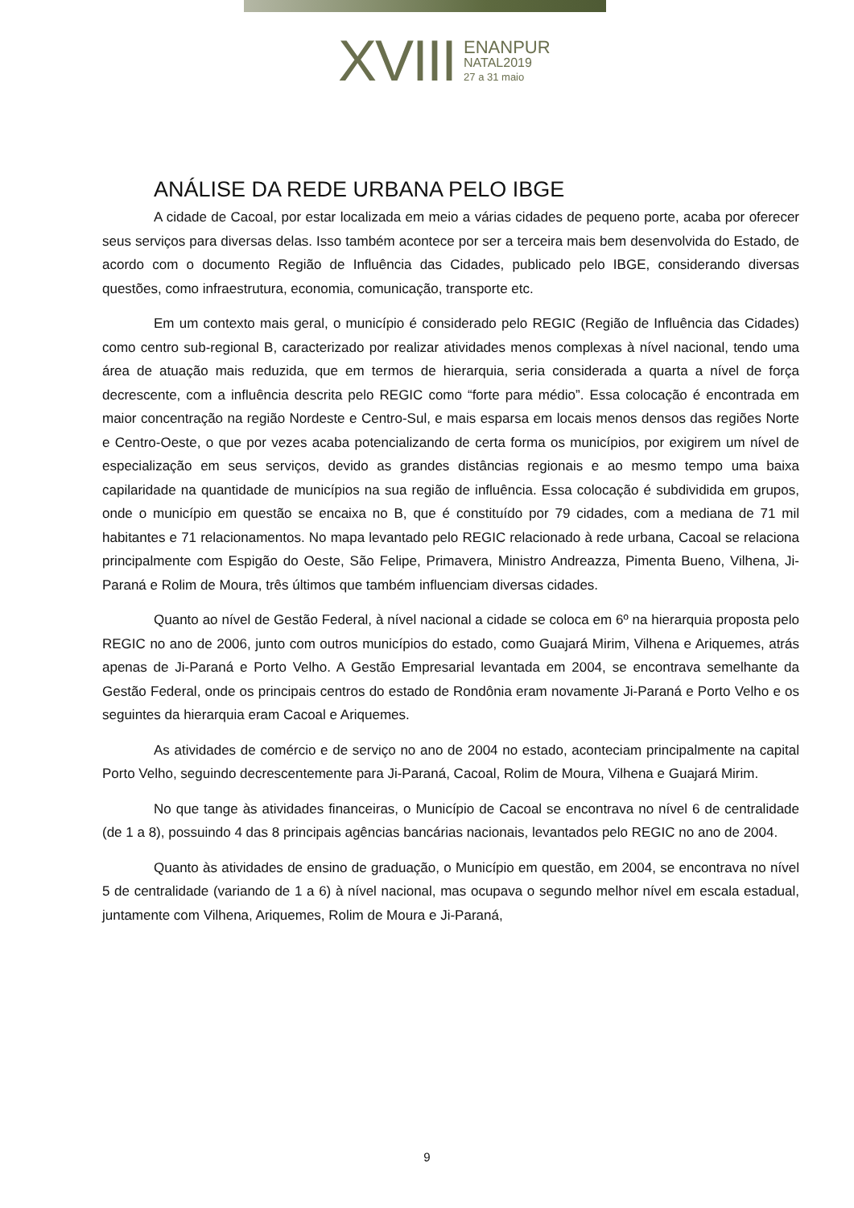XVIII ENANPUR
NATAL2019
27 a 31 maio
ANÁLISE DA REDE URBANA PELO IBGE
A cidade de Cacoal, por estar localizada em meio a várias cidades de pequeno porte, acaba por oferecer seus serviços para diversas delas. Isso também acontece por ser a terceira mais bem desenvolvida do Estado, de acordo com o documento Região de Influência das Cidades, publicado pelo IBGE, considerando diversas questões, como infraestrutura, economia, comunicação, transporte etc.
Em um contexto mais geral, o município é considerado pelo REGIC (Região de Influência das Cidades) como centro sub-regional B, caracterizado por realizar atividades menos complexas à nível nacional, tendo uma área de atuação mais reduzida, que em termos de hierarquia, seria considerada a quarta a nível de força decrescente, com a influência descrita pelo REGIC como “forte para médio”. Essa colocação é encontrada em maior concentração na região Nordeste e Centro-Sul, e mais esparsa em locais menos densos das regiões Norte e Centro-Oeste, o que por vezes acaba potencializando de certa forma os municípios, por exigirem um nível de especialização em seus serviços, devido as grandes distâncias regionais e ao mesmo tempo uma baixa capilaridade na quantidade de municípios na sua região de influência. Essa colocação é subdividida em grupos, onde o município em questão se encaixa no B, que é constituído por 79 cidades, com a mediana de 71 mil habitantes e 71 relacionamentos. No mapa levantado pelo REGIC relacionado à rede urbana, Cacoal se relaciona principalmente com Espigão do Oeste, São Felipe, Primavera, Ministro Andreazza, Pimenta Bueno, Vilhena, Ji-Paraná e Rolim de Moura, três últimos que também influenciam diversas cidades.
Quanto ao nível de Gestão Federal, à nível nacional a cidade se coloca em 6º na hierarquia proposta pelo REGIC no ano de 2006, junto com outros municípios do estado, como Guajará Mirim, Vilhena e Ariquemes, atrás apenas de Ji-Paraná e Porto Velho. A Gestão Empresarial levantada em 2004, se encontrava semelhante da Gestão Federal, onde os principais centros do estado de Rondônia eram novamente Ji-Paraná e Porto Velho e os seguintes da hierarquia eram Cacoal e Ariquemes.
As atividades de comércio e de serviço no ano de 2004 no estado, aconteciam principalmente na capital Porto Velho, seguindo decrescentemente para Ji-Paraná, Cacoal, Rolim de Moura, Vilhena e Guajará Mirim.
No que tange às atividades financeiras, o Município de Cacoal se encontrava no nível 6 de centralidade (de 1 a 8), possuindo 4 das 8 principais agências bancárias nacionais, levantados pelo REGIC no ano de 2004.
Quanto às atividades de ensino de graduação, o Município em questão, em 2004, se encontrava no nível 5 de centralidade (variando de 1 a 6) à nível nacional, mas ocupava o segundo melhor nível em escala estadual, juntamente com Vilhena, Ariquemes, Rolim de Moura e Ji-Paraná,
9